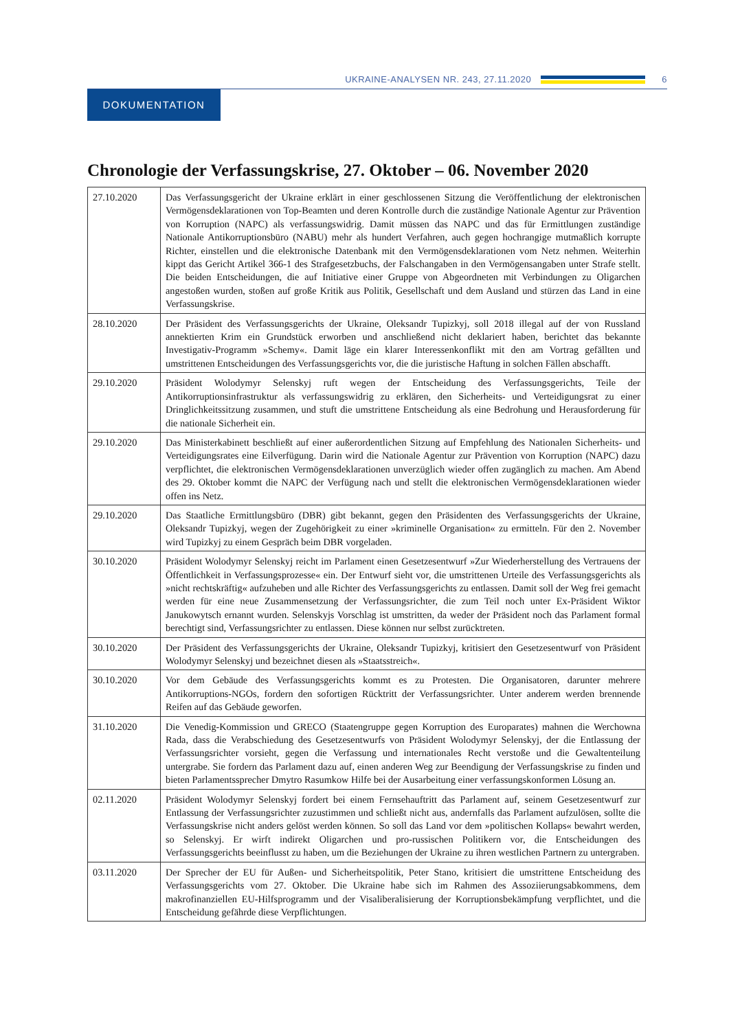UKRAINE-ANALYSEN NR. 243, 27.11.2020
6
DOKUMENTATION
Chronologie der Verfassungskrise, 27. Oktober – 06. November 2020
| 27.10.2020 | Das Verfassungsgericht der Ukraine erklärt in einer geschlossenen Sitzung die Veröffentlichung der elektronischen Vermögensdeklarationen von Top-Beamten und deren Kontrolle durch die zuständige Nationale Agentur zur Prävention von Korruption (NAPC) als verfassungswidrig. Damit müssen das NAPC und das für Ermittlungen zuständige Nationale Antikorruptionsbüro (NABU) mehr als hundert Verfahren, auch gegen hochrangige mutmaßlich korrupte Richter, einstellen und die elektronische Datenbank mit den Vermögensdeklarationen vom Netz nehmen. Weiterhin kippt das Gericht Artikel 366-1 des Strafgesetzbuchs, der Falschangaben in den Vermögensangaben unter Strafe stellt. Die beiden Entscheidungen, die auf Initiative einer Gruppe von Abgeordneten mit Verbindungen zu Oligarchen angestoßen wurden, stoßen auf große Kritik aus Politik, Gesellschaft und dem Ausland und stürzen das Land in eine Verfassungskrise. |
| 28.10.2020 | Der Präsident des Verfassungsgerichts der Ukraine, Oleksandr Tupizkyj, soll 2018 illegal auf der von Russland annektierten Krim ein Grundstück erworben und anschließend nicht deklariert haben, berichtet das bekannte Investigativ-Programm »Schemy«. Damit läge ein klarer Interessenkonflikt mit den am Vortrag gefällten und umstrittenen Entscheidungen des Verfassungsgerichts vor, die die juristische Haftung in solchen Fällen abschafft. |
| 29.10.2020 | Präsident Wolodymyr Selenskyj ruft wegen der Entscheidung des Verfassungsgerichts, Teile der Antikorruptionsinfrastruktur als verfassungswidrig zu erklären, den Sicherheits- und Verteidigungsrat zu einer Dringlichkeitssitzung zusammen, und stuft die umstrittene Entscheidung als eine Bedrohung und Herausforderung für die nationale Sicherheit ein. |
| 29.10.2020 | Das Ministerkabinett beschließt auf einer außerordentlichen Sitzung auf Empfehlung des Nationalen Sicherheits- und Verteidigungsrates eine Eilverfügung. Darin wird die Nationale Agentur zur Prävention von Korruption (NAPC) dazu verpflichtet, die elektronischen Vermögensdeklarationen unverzüglich wieder offen zugänglich zu machen. Am Abend des 29. Oktober kommt die NAPC der Verfügung nach und stellt die elektronischen Vermögensdeklarationen wieder offen ins Netz. |
| 29.10.2020 | Das Staatliche Ermittlungsbüro (DBR) gibt bekannt, gegen den Präsidenten des Verfassungsgerichts der Ukraine, Oleksandr Tupizkyj, wegen der Zugehörigkeit zu einer »kriminelle Organisation« zu ermitteln. Für den 2. November wird Tupizkyj zu einem Gespräch beim DBR vorgeladen. |
| 30.10.2020 | Präsident Wolodymyr Selenskyj reicht im Parlament einen Gesetzesentwurf »Zur Wiederherstellung des Vertrauens der Öffentlichkeit in Verfassungsprozesse« ein. Der Entwurf sieht vor, die umstrittenen Urteile des Verfassungsgerichts als »nicht rechtskräftig« aufzuheben und alle Richter des Verfassungsgerichts zu entlassen. Damit soll der Weg frei gemacht werden für eine neue Zusammensetzung der Verfassungsrichter, die zum Teil noch unter Ex-Präsident Wiktor Janukowytsch ernannt wurden. Selenskyjs Vorschlag ist umstritten, da weder der Präsident noch das Parlament formal berechtigt sind, Verfassungsrichter zu entlassen. Diese können nur selbst zurücktreten. |
| 30.10.2020 | Der Präsident des Verfassungsgerichts der Ukraine, Oleksandr Tupizkyj, kritisiert den Gesetzesentwurf von Präsident Wolodymyr Selenskyj und bezeichnet diesen als »Staatsstreich«. |
| 30.10.2020 | Vor dem Gebäude des Verfassungsgerichts kommt es zu Protesten. Die Organisatoren, darunter mehrere Antikorruptions-NGOs, fordern den sofortigen Rücktritt der Verfassungsrichter. Unter anderem werden brennende Reifen auf das Gebäude geworfen. |
| 31.10.2020 | Die Venedig-Kommission und GRECO (Staatengruppe gegen Korruption des Europarates) mahnen die Werchowna Rada, dass die Verabschiedung des Gesetzesentwurfs von Präsident Wolodymyr Selenskyj, der die Entlassung der Verfassungsrichter vorsieht, gegen die Verfassung und internationales Recht verstoße und die Gewaltenteilung untergrabe. Sie fordern das Parlament dazu auf, einen anderen Weg zur Beendigung der Verfassungskrise zu finden und bieten Parlamentssprecher Dmytro Rasumkow Hilfe bei der Ausarbeitung einer verfassungskonformen Lösung an. |
| 02.11.2020 | Präsident Wolodymyr Selenskyj fordert bei einem Fernsehauftritt das Parlament auf, seinem Gesetzesentwurf zur Entlassung der Verfassungsrichter zuzustimmen und schließt nicht aus, andernfalls das Parlament aufzulösen, sollte die Verfassungskrise nicht anders gelöst werden können. So soll das Land vor dem »politischen Kollaps« bewahrt werden, so Selenskyj. Er wirft indirekt Oligarchen und pro-russischen Politikern vor, die Entscheidungen des Verfassungsgerichts beeinflusst zu haben, um die Beziehungen der Ukraine zu ihren westlichen Partnern zu untergraben. |
| 03.11.2020 | Der Sprecher der EU für Außen- und Sicherheitspolitik, Peter Stano, kritisiert die umstrittene Entscheidung des Verfassungsgerichts vom 27. Oktober. Die Ukraine habe sich im Rahmen des Assoziierungsabkommens, dem makrofinanziellen EU-Hilfsprogramm und der Visaliberalisierung der Korruptionsbekämpfung verpflichtet, und die Entscheidung gefährde diese Verpflichtungen. |